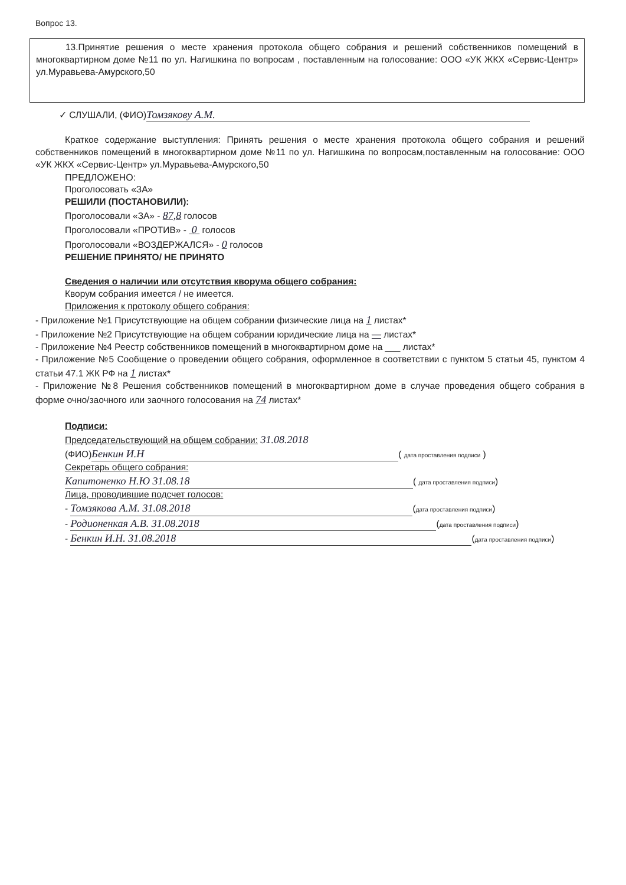Вопрос 13.
13.Принятие решения о месте хранения протокола общего собрания и решений собственников помещений в многоквартирном доме №11 по ул. Нагишкина по вопросам , поставленным на голосование: ООО «УК ЖКХ «Сервис-Центр» ул.Муравьева-Амурского,50
✓ СЛУШАЛИ, (ФИО) Томзякову А.М.
Краткое содержание выступления: Принять решения о месте хранения протокола общего собрания и решений собственников помещений в многоквартирном доме №11 по ул. Нагишкина по вопросам,поставленным на голосование: ООО «УК ЖКХ «Сервис-Центр» ул.Муравьева-Амурского,50
ПРЕДЛОЖЕНО:
Проголосовать «ЗА»
РЕШИЛИ (ПОСТАНОВИЛИ):
Проголосовали «ЗА» - 87,8 голосов
Проголосовали «ПРОТИВ» - 0 голосов
Проголосовали «ВОЗДЕРЖАЛСЯ» - 0 голосов
РЕШЕНИЕ ПРИНЯТО/ НЕ ПРИНЯТО
Сведения о наличии или отсутствия кворума общего собрания:
Кворум собрания имеется / не имеется.
Приложения к протоколу общего собрания:
- Приложение №1 Присутствующие на общем собрании физические лица на 1 листах*
- Приложение №2 Присутствующие на общем собрании юридические лица на — листах*
- Приложение №4 Реестр собственников помещений в многоквартирном доме на ___ листах*
- Приложение №5 Сообщение о проведении общего собрания, оформленное в соответствии с пунктом 5 статьи 45, пунктом 4 статьи 47.1 ЖК РФ на 1 листах*
- Приложение №8 Решения собственников помещений в многоквартирном доме в случае проведения общего собрания в форме очно/заочного или заочного голосования на 74 листах*
Подписи:
Председательствующий на общем собрании: 31.08.2018
(ФИО) Бенкин И.Н ( дата проставления подписи )
Секретарь общего собрания:
Капитоненко Н.Ю 31.08.18 ( дата проставления подписи)
Лица, проводившие подсчет голосов:
- Томзякова А.М. 31.08.2018 (дата проставления подписи)
- Родионенкая А.В. 31.08.2018 (дата проставления подписи)
- Бенкин И.Н. 31.08.2018 (дата проставления подписи)